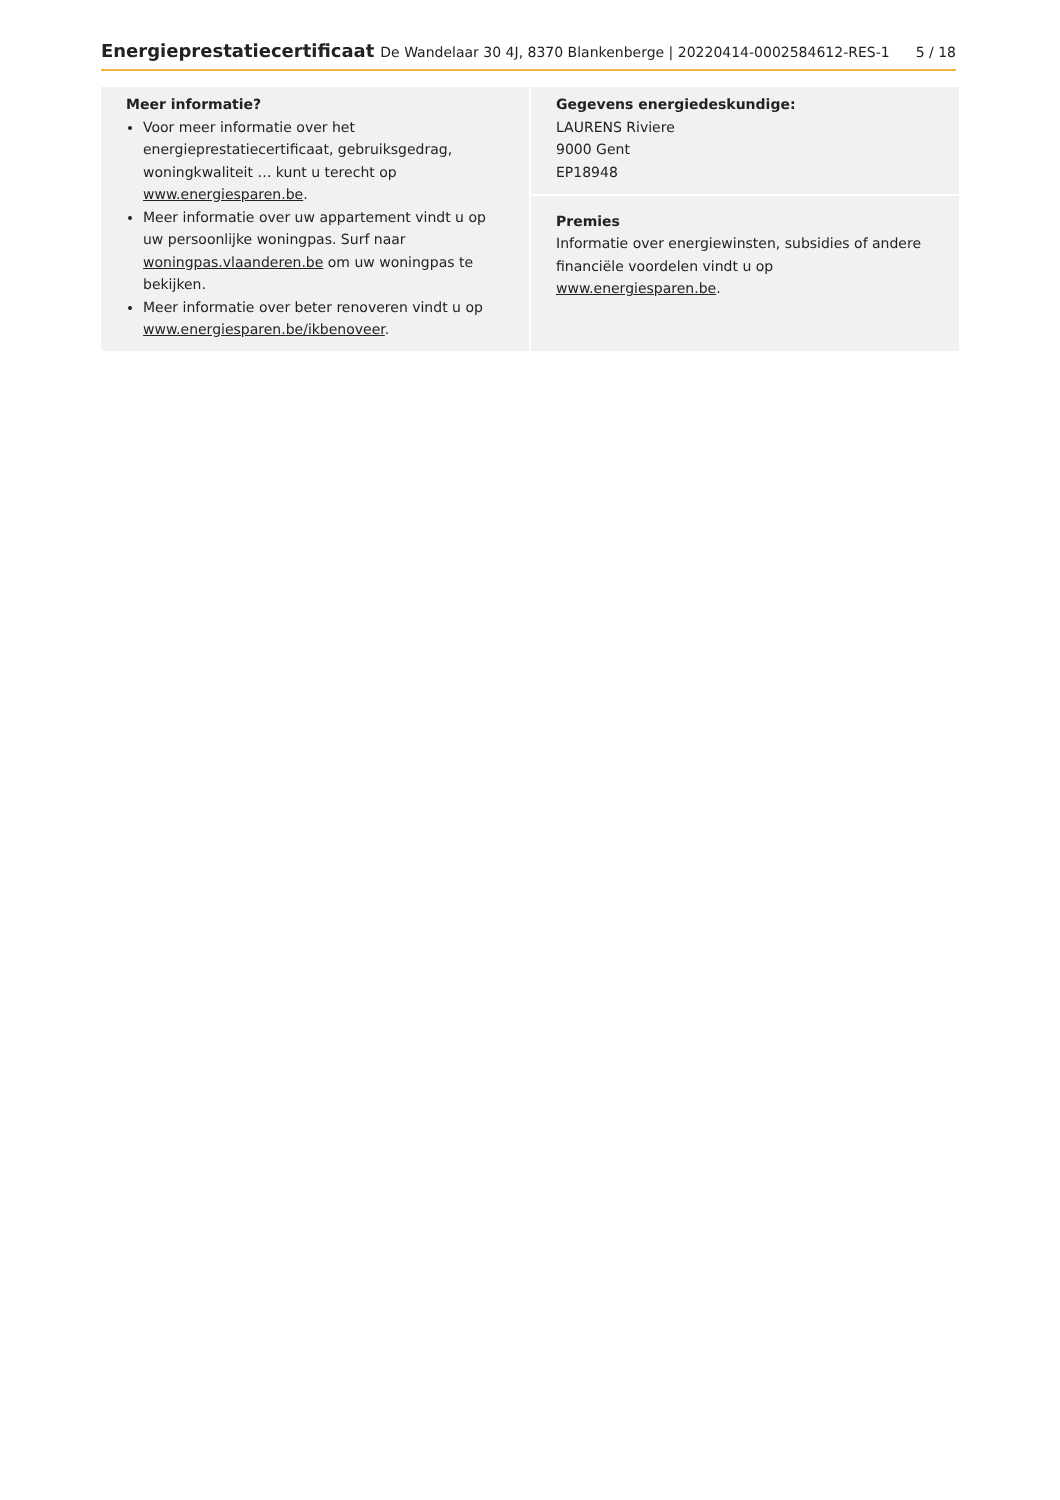Energieprestatiecertificaat De Wandelaar 30 4J, 8370 Blankenberge | 20220414-0002584612-RES-1
5 / 18
Meer informatie?
Voor meer informatie over het energieprestatiecertificaat, gebruiksgedrag, woningkwaliteit … kunt u terecht op www.energiesparen.be.
Meer informatie over uw appartement vindt u op uw persoonlijke woningpas. Surf naar woningpas.vlaanderen.be om uw woningpas te bekijken.
Meer informatie over beter renoveren vindt u op www.energiesparen.be/ikbenoveer.
Gegevens energiedeskundige:
LAURENS Riviere
9000 Gent
EP18948
Premies
Informatie over energiewinsten, subsidies of andere financiële voordelen vindt u op www.energiesparen.be.